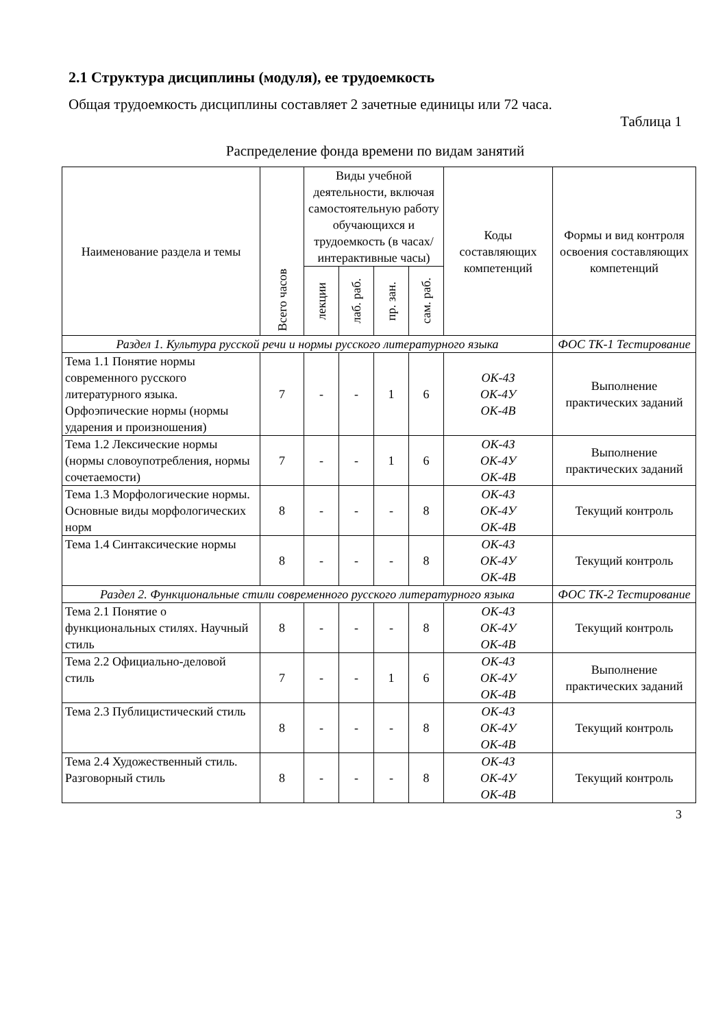2.1 Структура дисциплины (модуля), ее трудоемкость
Общая трудоемкость дисциплины составляет 2 зачетные единицы или 72 часа.
Таблица 1
Распределение фонда времени по видам занятий
| Наименование раздела и темы | Всего часов | Виды учебной деятельности, включая самостоятельную работу обучающихся и трудоемкость (в часах/ интерактивные часы) | | | | Коды составляющих компетенций | Формы и вид контроля освоения составляющих компетенций |
| --- | --- | --- | --- | --- | --- | --- | --- |
| | | лекции | лаб. раб. | пр. зан. | сам. раб. | | |
| Раздел 1. Культура русской речи и нормы русского литературного языка | | | | | | | ФОС ТК-1 Тестирование |
| Тема 1.1 Понятие нормы современного русского литературного языка. Орфоэпические нормы (нормы ударения и произношения) | 7 | - | - | 1 | 6 | ОК-4З ОК-4У ОК-4В | Выполнение практических заданий |
| Тема 1.2 Лексические нормы (нормы словоупотребления, нормы сочетаемости) | 7 | - | - | 1 | 6 | ОК-4З ОК-4У ОК-4В | Выполнение практических заданий |
| Тема 1.3 Морфологические нормы. Основные виды морфологических норм | 8 | - | - | - | 8 | ОК-4З ОК-4У ОК-4В | Текущий контроль |
| Тема 1.4 Синтаксические нормы | 8 | - | - | - | 8 | ОК-4З ОК-4У ОК-4В | Текущий контроль |
| Раздел 2. Функциональные стили современного русского литературного языка | | | | | | | ФОС ТК-2 Тестирование |
| Тема 2.1 Понятие о функциональных стилях. Научный стиль | 8 | - | - | - | 8 | ОК-4З ОК-4У ОК-4В | Текущий контроль |
| Тема 2.2 Официально-деловой стиль | 7 | - | - | 1 | 6 | ОК-4З ОК-4У ОК-4В | Выполнение практических заданий |
| Тема 2.3 Публицистический стиль | 8 | - | - | - | 8 | ОК-4З ОК-4У ОК-4В | Текущий контроль |
| Тема 2.4 Художественный стиль. Разговорный стиль | 8 | - | - | - | 8 | ОК-4З ОК-4У ОК-4В | Текущий контроль |
3